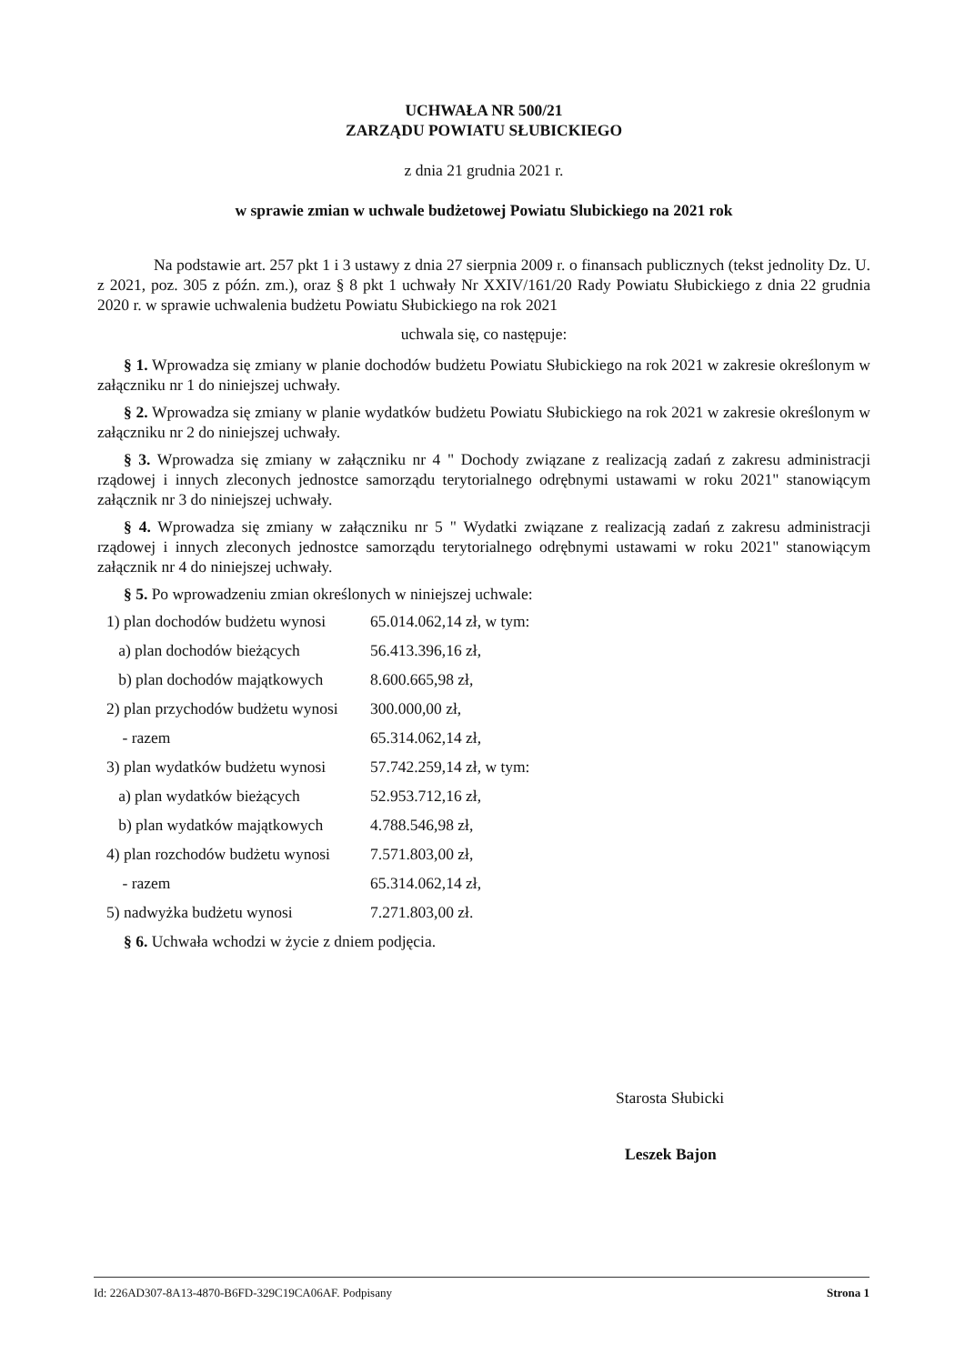UCHWAŁA NR 500/21
ZARZĄDU POWIATU SŁUBICKIEGO
z dnia 21 grudnia 2021 r.
w sprawie zmian w uchwale budżetowej Powiatu Slubickiego na 2021 rok
Na podstawie art. 257 pkt 1 i 3 ustawy z dnia 27 sierpnia 2009 r. o finansach publicznych (tekst jednolity Dz. U. z 2021, poz. 305 z późn. zm.), oraz § 8 pkt 1 uchwały Nr XXIV/161/20 Rady Powiatu Słubickiego z dnia 22 grudnia 2020 r. w sprawie uchwalenia budżetu Powiatu Słubickiego na rok 2021
uchwala się, co następuje:
§ 1. Wprowadza się zmiany w planie dochodów budżetu Powiatu Słubickiego na rok 2021 w zakresie określonym w załączniku nr 1 do niniejszej uchwały.
§ 2. Wprowadza się zmiany w planie wydatków budżetu Powiatu Słubickiego na rok 2021 w zakresie określonym w załączniku nr 2 do niniejszej uchwały.
§ 3. Wprowadza się zmiany w załączniku nr 4 " Dochody związane z realizacją zadań z zakresu administracji rządowej i innych zleconych jednostce samorządu terytorialnego odrębnymi ustawami w roku 2021" stanowiącym załącznik nr 3 do niniejszej uchwały.
§ 4. Wprowadza się zmiany w załączniku nr 5 " Wydatki związane z realizacją zadań z zakresu administracji rządowej i innych zleconych jednostce samorządu terytorialnego odrębnymi ustawami w roku 2021" stanowiącym załącznik nr 4 do niniejszej uchwały.
§ 5. Po wprowadzeniu zmian określonych w niniejszej uchwale:
1) plan dochodów budżetu wynosi 65.014.062,14 zł, w tym:
a) plan dochodów bieżących 56.413.396,16 zł,
b) plan dochodów majątkowych 8.600.665,98 zł,
2) plan przychodów budżetu wynosi 300.000,00 zł,
- razem 65.314.062,14 zł,
3) plan wydatków budżetu wynosi 57.742.259,14 zł, w tym:
a) plan wydatków bieżących 52.953.712,16 zł,
b) plan wydatków majątkowych 4.788.546,98 zł,
4) plan rozchodów budżetu wynosi 7.571.803,00 zł,
- razem 65.314.062,14 zł,
5) nadwyżka budżetu wynosi 7.271.803,00 zł.
§ 6. Uchwała wchodzi w życie z dniem podjęcia.
Starosta Słubicki
Leszek Bajon
Id: 226AD307-8A13-4870-B6FD-329C19CA06AF. Podpisany Strona 1